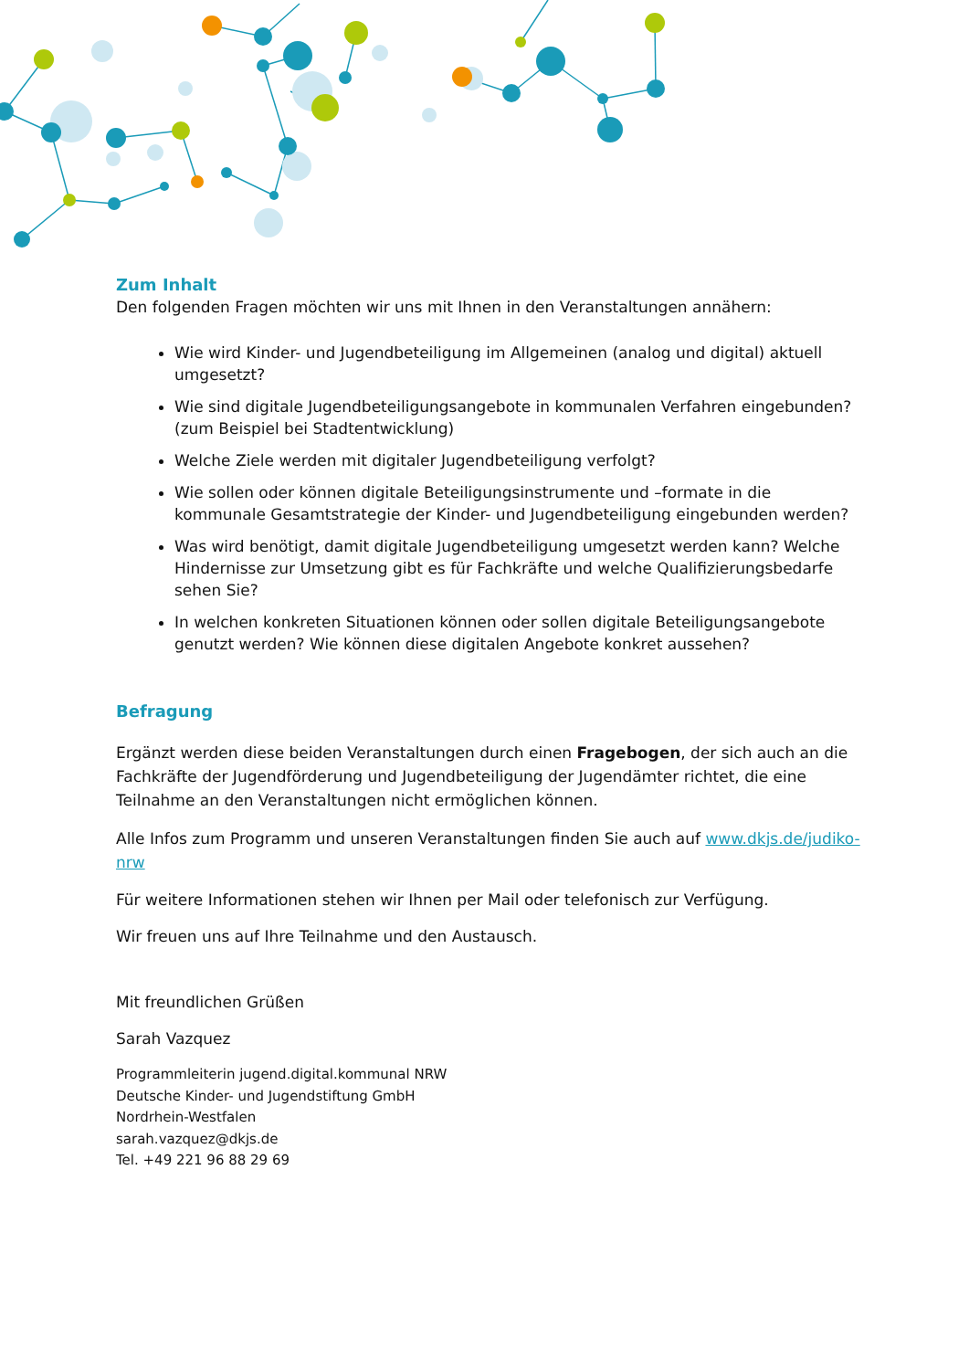Zum Inhalt
Den folgenden Fragen möchten wir uns mit Ihnen in den Veranstaltungen annähern:
Wie wird Kinder- und Jugendbeteiligung im Allgemeinen (analog und digital) aktuell umgesetzt?
Wie sind digitale Jugendbeteiligungsangebote in kommunalen Verfahren eingebunden? (zum Beispiel bei Stadtentwicklung)
Welche Ziele werden mit digitaler Jugendbeteiligung verfolgt?
Wie sollen oder können digitale Beteiligungsinstrumente und –formate in die kommunale Gesamtstrategie der Kinder- und Jugendbeteiligung eingebunden werden?
Was wird benötigt, damit digitale Jugendbeteiligung umgesetzt werden kann? Welche Hindernisse zur Umsetzung gibt es für Fachkräfte und welche Qualifizierungsbedarfe sehen Sie?
In welchen konkreten Situationen können oder sollen digitale Beteiligungsangebote genutzt werden? Wie können diese digitalen Angebote konkret aussehen?
Befragung
Ergänzt werden diese beiden Veranstaltungen durch einen Fragebogen, der sich auch an die Fachkräfte der Jugendförderung und Jugendbeteiligung der Jugendämter richtet, die eine Teilnahme an den Veranstaltungen nicht ermöglichen können.
Alle Infos zum Programm und unseren Veranstaltungen finden Sie auch auf www.dkjs.de/judiko-nrw
Für weitere Informationen stehen wir Ihnen per Mail oder telefonisch zur Verfügung.
Wir freuen uns auf Ihre Teilnahme und den Austausch.
Mit freundlichen Grüßen
Sarah Vazquez
Programmleiterin jugend.digital.kommunal NRW
Deutsche Kinder- und Jugendstiftung GmbH
Nordrhein-Westfalen
sarah.vazquez@dkjs.de
Tel. +49 221 96 88 29 69